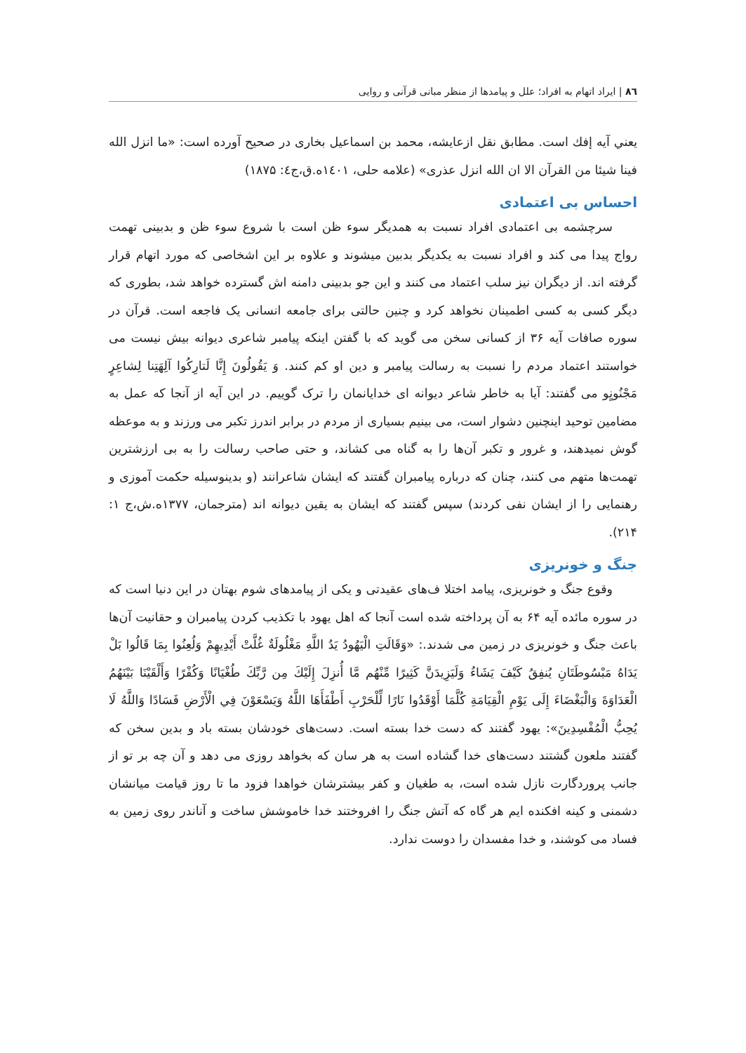۸٦ | ایراد اتهام به افراد؛ علل و پیامدها از منظر مبانی قرآنی و روایی
یعني آیه إفك است. مطابق نقل ازعایشه، محمد بن اسماعیل بخاری در صحیح آورده است: «ما انزل الله فینا شیئا من القرآن الا ان الله انزل عذری» (علامه حلی، ۱٤۰۱ه.ق،ج٤: ۱۸۷۵)
احساس بی اعتمادی
سرچشمه بی اعتمادی افراد نسبت به همدیگر سوء ظن است با شروع سوء ظن و بدبینی تهمت رواج پیدا می کند و افراد نسبت به یکدیگر بدبین میشوند و علاوه بر این اشخاصی که مورد اتهام قرار گرفته اند. از دیگران نیز سلب اعتماد می کنند و این جو بدبینی دامنه اش گسترده خواهد شد، بطوری که دیگر کسی به کسی اطمینان نخواهد کرد و چنین حالتی برای جامعه انسانی یک فاجعه است. قرآن در سوره صافات آیه ۳۶ از کسانی سخن می گوید که با گفتن اینکه پیامبر شاعری دیوانه بیش نیست می خواستند اعتماد مردم را نسبت به رسالت پیامبر و دین او کم کنند. وَ یَقُولُونَ إِنَّا لَتارِكُوا آلِهَتِنا لِشاعِرٍ مَجْنُونٍو می گفتند: آیا به خاطر شاعر دیوانه ای خدایانمان را ترک گوییم. در این آیه از آنجا که عمل به مضامین توحید اینچنین دشوار است، می بینیم بسیاری از مردم در برابر اندرز تکبر می ورزند و به موعظه گوش نمیدهند، و غرور و تکبر آن‌ها را به گناه می کشاند، و حتی صاحب رسالت را به بی ارزشترین تهمت‌ها متهم می کنند، چنان که درباره پیامبران گفتند که ایشان شاعرانند (و بدینوسیله حکمت آموزی و رهنمایی را از ایشان نفی کردند) سپس گفتند که ایشان به یقین دیوانه اند (مترجمان، ۱۳۷۷ه.ش،ج ۱: ۲۱۴).
جنگ و خونریزی
وقوع جنگ و خونریزی، پیامد اختلا ف‌های عقیدتی و یکی از پیامدهای شوم بهتان در این دنیا است که در سوره مائده آیه ۶۴ به آن پرداخته شده است آنجا که اهل یهود با تکذیب کردن پیامبران و حقانیت آن‌ها باعث جنگ و خونریزی در زمین می شدند.: «وَقَالَتِ الْيَهُودُ يَدُ اللَّهِ مَغْلُولَةٌ غُلَّتْ أَيْدِيهِمْ وَلُعِنُوا بِمَا قَالُوا بَلْ يَدَاهُ مَبْسُوطَتَانِ يُنفِقُ كَيْفَ يَشَاءُ وَلَيَزِيدَنَّ كَثِيرًا مِّنْهُم مَّا أُنزِلَ إِلَيْكَ مِن رَّبِّكَ طُغْيَانًا وَكُفْرًا وَأَلْقَيْنَا بَيْنَهُمُ الْعَدَاوَةَ وَالْبَغْضَاءَ إِلَى يَوْمِ الْقِيَامَةِ كُلَّمَا أَوْقَدُوا نَارًا لِّلْحَرْبِ أَطْفَأَهَا اللَّهُ وَيَسْعَوْنَ فِي الْأَرْضِ فَسَادًا وَاللَّهُ لَا يُحِبُّ الْمُفْسِدِينَ»: یهود گفتند که دست خدا بسته است. دست‌های خودشان بسته باد و بدین سخن که گفتند ملعون گشتند دست‌های خدا گشاده است به هر سان که بخواهد روزی می دهد و آن چه بر تو از جانب پروردگارت نازل شده است، به طغیان و کفر بیشترشان خواهدا فزود ما تا روز قیامت میانشان دشمنی و کینه افکنده ایم هر گاه که آتش جنگ را افروختند خدا خاموشش ساخت و آناندر روی زمین به فساد می کوشند، و خدا مفسدان را دوست ندارد.